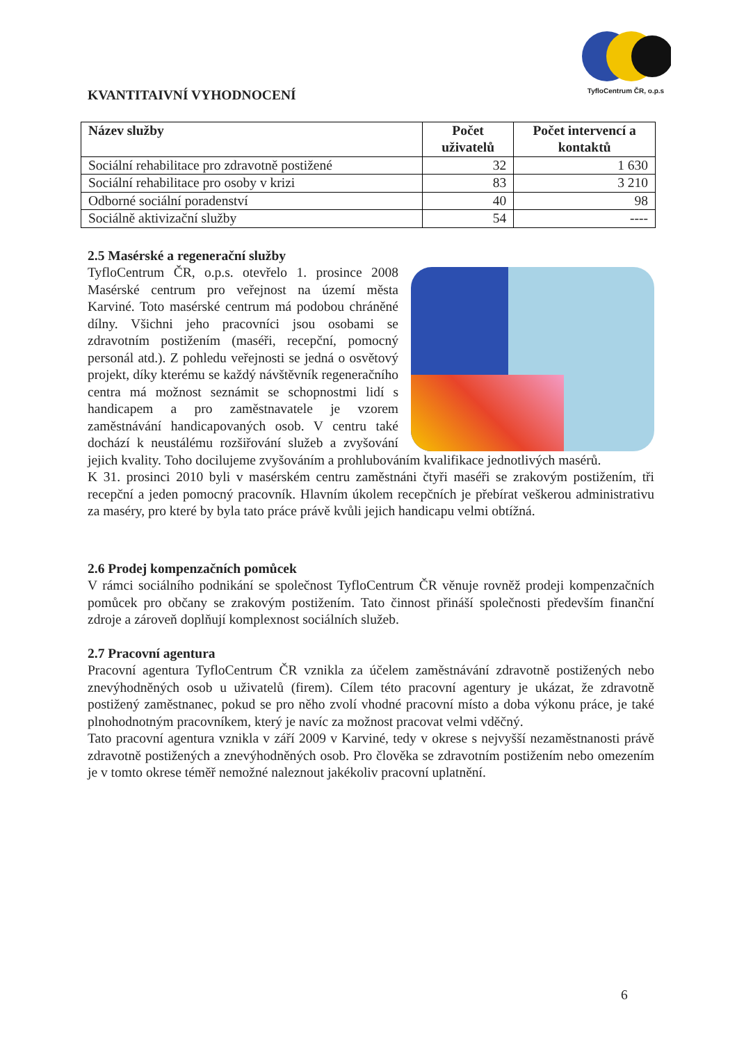TyfloCentrum ČR, o.p.s
KVANTITAIVNÍ VYHODNOCENÍ
| Název služby | Počet uživatelů | Počet intervencí a kontaktů |
| --- | --- | --- |
| Sociální rehabilitace pro zdravotně postižené | 32 | 1 630 |
| Sociální rehabilitace pro osoby v krizi | 83 | 3 210 |
| Odborné sociální poradenství | 40 | 98 |
| Sociálně aktivizační služby | 54 | ---- |
2.5 Masérské a regenerační služby
TyfloCentrum ČR, o.p.s. otevřelo 1. prosince 2008 Masérské centrum pro veřejnost na území města Karviné. Toto masérské centrum má podobou chráněné dílny. Všichni jeho pracovníci jsou osobami se zdravotním postižením (maséři, recepční, pomocný personál atd.). Z pohledu veřejnosti se jedná o osvětový projekt, díky kterému se každý návštěvník regeneračního centra má možnost seznámit se schopnostmi lidí s handicapem a pro zaměstnavatele je vzorem zaměstnávání handicapovaných osob. V centru také dochází k neustálému rozšiřování služeb a zvyšování jejich kvality. Toho docilujeme zvyšováním a prohlubováním kvalifikace jednotlivých masérů.
K 31. prosinci 2010 byli v masérském centru zaměstnáni čtyři maséři se zrakovým postižením, tři recepční a jeden pomocný pracovník. Hlavním úkolem recepčních je přebírat veškerou administrativu za maséry, pro které by byla tato práce právě kvůli jejich handicapu velmi obtížná.
2.6 Prodej kompenzačních pomůcek
V rámci sociálního podnikání se společnost TyfloCentrum ČR věnuje rovněž prodeji kompenzačních pomůcek pro občany se zrakovým postižením. Tato činnost přináší společnosti především finanční zdroje a zároveň doplňují komplexnost sociálních služeb.
2.7 Pracovní agentura
Pracovní agentura TyfloCentrum ČR vznikla za účelem zaměstnávání zdravotně postižených nebo znevýhodněných osob u uživatelů (firem). Cílem této pracovní agentury je ukázat, že zdravotně postižený zaměstnanec, pokud se pro něho zvolí vhodné pracovní místo a doba výkonu práce, je také plnohodnotným pracovníkem, který je navíc za možnost pracovat velmi vděčný.
Tato pracovní agentura vznikla v září 2009 v Karviné, tedy v okrese s nejvyšší nezaměstnanosti právě zdravotně postižených a znevýhodněných osob. Pro člověka se zdravotním postižením nebo omezením je v tomto okrese téměř nemožné naleznout jakékoliv pracovní uplatnění.
6